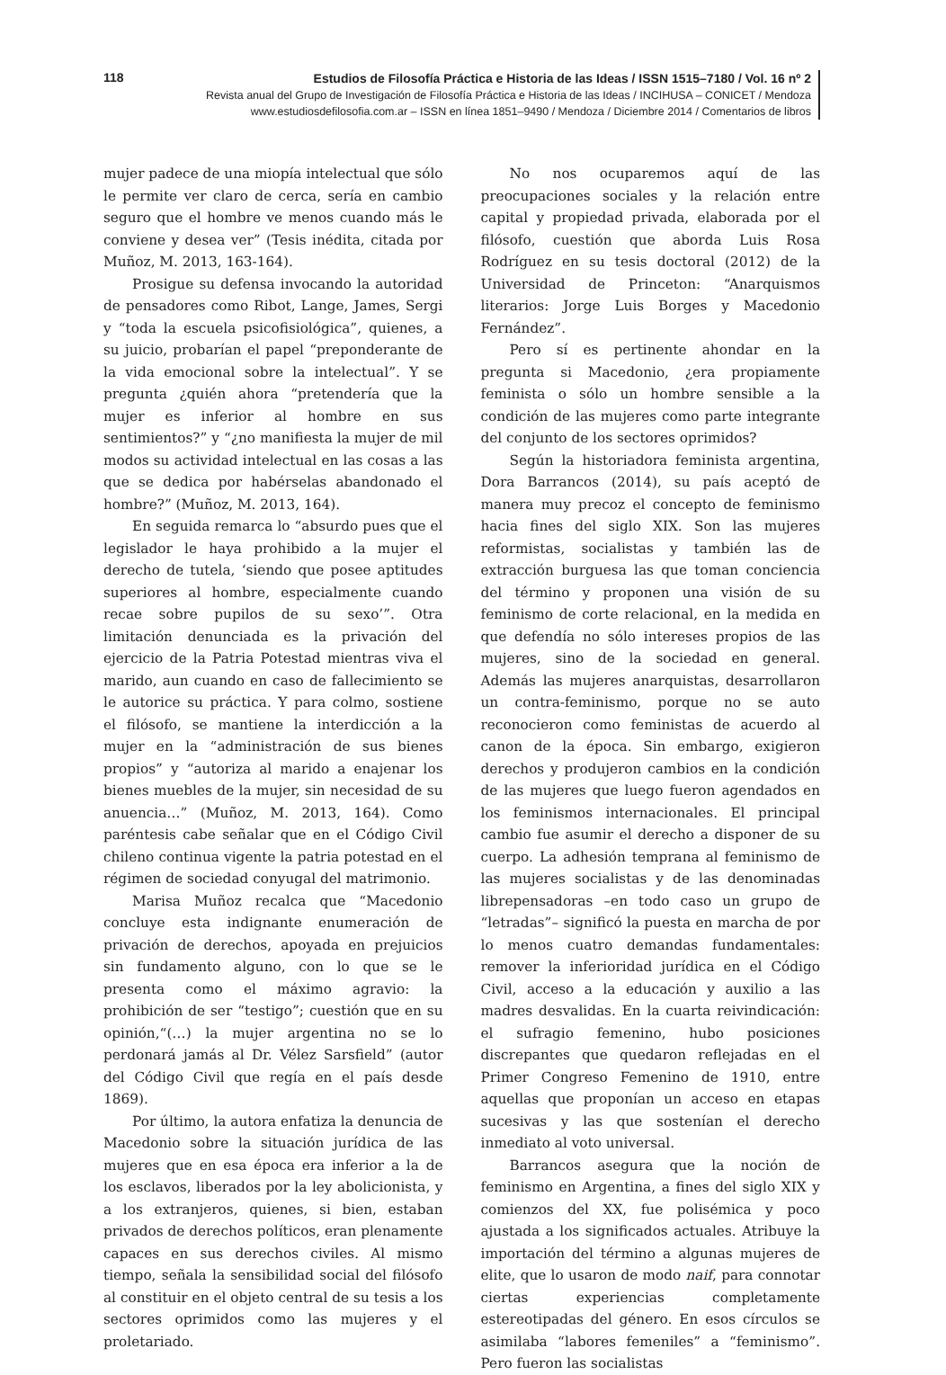118
Estudios de Filosofía Práctica e Historia de las Ideas / ISSN 1515–7180 / Vol. 16 nº 2
Revista anual del Grupo de Investigación de Filosofía Práctica e Historia de las Ideas / INCIHUSA – CONICET / Mendoza
www.estudiosdefilosofia.com.ar – ISSN en línea 1851–9490 / Mendoza / Diciembre 2014 / Comentarios de libros
mujer padece de una miopía intelectual que sólo le permite ver claro de cerca, sería en cambio seguro que el hombre ve menos cuando más le conviene y desea ver” (Tesis inédita, citada por Muñoz, M. 2013, 163-164).
Prosigue su defensa invocando la autoridad de pensadores como Ribot, Lange, James, Sergi y “toda la escuela psicofisiológica”, quienes, a su juicio, probarían el papel “preponderante de la vida emocional sobre la intelectual”. Y se pregunta ¿quién ahora “pretendería que la mujer es inferior al hombre en sus sentimientos?” y “¿no manifiesta la mujer de mil modos su actividad intelectual en las cosas a las que se dedica por habérselas abandonado el hombre?” (Muñoz, M. 2013, 164).
En seguida remarca lo “absurdo pues que el legislador le haya prohibido a la mujer el derecho de tutela, ‘siendo que posee aptitudes superiores al hombre, especialmente cuando recae sobre pupilos de su sexo’”. Otra limitación denunciada es la privación del ejercicio de la Patria Potestad mientras viva el marido, aun cuando en caso de fallecimiento se le autorice su práctica. Y para colmo, sostiene el filósofo, se mantiene la interdicción a la mujer en la “administración de sus bienes propios” y “autoriza al marido a enajenar los bienes muebles de la mujer, sin necesidad de su anuencia…” (Muñoz, M. 2013, 164). Como paréntesis cabe señalar que en el Código Civil chileno continua vigente la patria potestad en el régimen de sociedad conyugal del matrimonio.
Marisa Muñoz recalca que “Macedonio concluye esta indignante enumeración de privación de derechos, apoyada en prejuicios sin fundamento alguno, con lo que se le presenta como el máximo agravio: la prohibición de ser “testigo”; cuestión que en su opinión,“(…) la mujer argentina no se lo perdonará jamás al Dr. Vélez Sarsfield” (autor del Código Civil que regía en el país desde 1869).
Por último, la autora enfatiza la denuncia de Macedonio sobre la situación jurídica de las mujeres que en esa época era inferior a la de los esclavos, liberados por la ley abolicionista, y a los extranjeros, quienes, si bien, estaban privados de derechos políticos, eran plenamente capaces en sus derechos civiles. Al mismo tiempo, señala la sensibilidad social del filósofo al constituir en el objeto central de su tesis a los sectores oprimidos como las mujeres y el proletariado.
No nos ocuparemos aquí de las preocupaciones sociales y la relación entre capital y propiedad privada, elaborada por el filósofo, cuestión que aborda Luis Rosa Rodríguez en su tesis doctoral (2012) de la Universidad de Princeton: “Anarquismos literarios: Jorge Luis Borges y Macedonio Fernández”.
Pero sí es pertinente ahondar en la pregunta si Macedonio, ¿era propiamente feminista o sólo un hombre sensible a la condición de las mujeres como parte integrante del conjunto de los sectores oprimidos?
Según la historiadora feminista argentina, Dora Barrancos (2014), su país aceptó de manera muy precoz el concepto de feminismo hacia fines del siglo XIX. Son las mujeres reformistas, socialistas y también las de extracción burguesa las que toman conciencia del término y proponen una visión de su feminismo de corte relacional, en la medida en que defendía no sólo intereses propios de las mujeres, sino de la sociedad en general. Además las mujeres anarquistas, desarrollaron un contra-feminismo, porque no se auto reconocieron como feministas de acuerdo al canon de la época. Sin embargo, exigieron derechos y produjeron cambios en la condición de las mujeres que luego fueron agendados en los feminismos internacionales. El principal cambio fue asumir el derecho a disponer de su cuerpo. La adhesión temprana al feminismo de las mujeres socialistas y de las denominadas librepensadoras –en todo caso un grupo de “letradas”– significó la puesta en marcha de por lo menos cuatro demandas fundamentales: remover la inferioridad jurídica en el Código Civil, acceso a la educación y auxilio a las madres desvalidas. En la cuarta reivindicación: el sufragio femenino, hubo posiciones discrepantes que quedaron reflejadas en el Primer Congreso Femenino de 1910, entre aquellas que proponían un acceso en etapas sucesivas y las que sostenían el derecho inmediato al voto universal.
Barrancos asegura que la noción de feminismo en Argentina, a fines del siglo XIX y comienzos del XX, fue polisémica y poco ajustada a los significados actuales. Atribuye la importación del término a algunas mujeres de elite, que lo usaron de modo naif, para connotar ciertas experiencias completamente estereotipadas del género. En esos círculos se asimilaba “labores femeniles” a “feminismo”. Pero fueron las socialistas